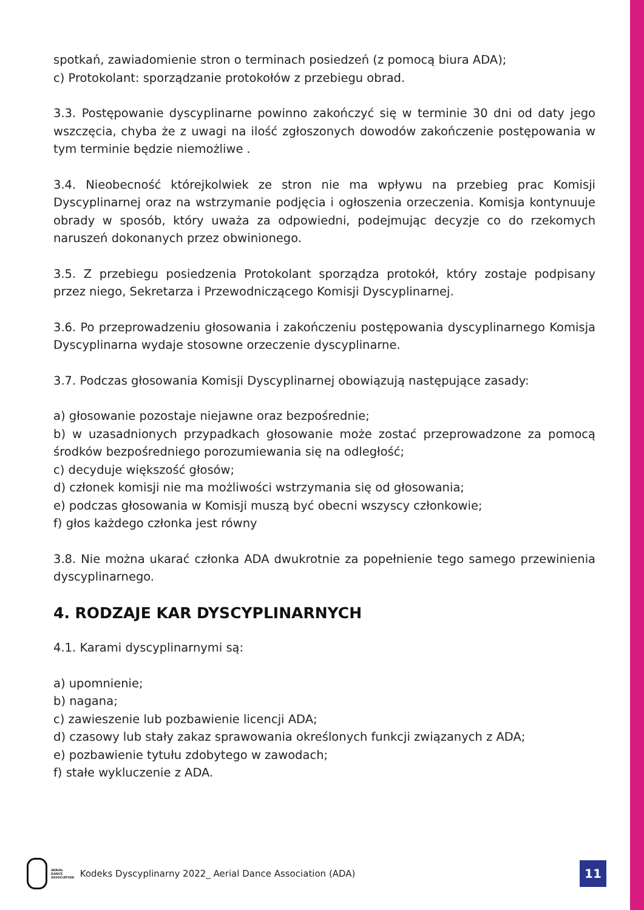spotkań, zawiadomienie stron o terminach posiedzeń (z pomocą biura ADA);
c) Protokolant: sporządzanie protokołów z przebiegu obrad.
3.3. Postępowanie dyscyplinarne powinno zakończyć się w terminie 30 dni od daty jego wszczęcia, chyba że z uwagi na ilość zgłoszonych dowodów zakończenie postępowania w tym terminie będzie niemożliwe .
3.4. Nieobecność którejkolwiek ze stron nie ma wpływu na przebieg prac Komisji Dyscyplinarnej oraz na wstrzymanie podjęcia i ogłoszenia orzeczenia. Komisja kontynuuje obrady w sposób, który uważa za odpowiedni, podejmując decyzje co do rzekomych naruszeń dokonanych przez obwinionego.
3.5. Z przebiegu posiedzenia Protokolant sporządza protokół, który zostaje podpisany przez niego, Sekretarza i Przewodniczącego Komisji Dyscyplinarnej.
3.6. Po przeprowadzeniu głosowania i zakończeniu postępowania dyscyplinarnego Komisja Dyscyplinarna wydaje stosowne orzeczenie dyscyplinarne.
3.7. Podczas głosowania Komisji Dyscyplinarnej obowiązują następujące zasady:
a) głosowanie pozostaje niejawne oraz bezpośrednie;
b) w uzasadnionych przypadkach głosowanie może zostać przeprowadzone za pomocą środków bezpośredniego porozumiewania się na odległość;
c) decyduje większość głosów;
d) członek komisji nie ma możliwości wstrzymania się od głosowania;
e) podczas głosowania w Komisji muszą być obecni wszyscy członkowie;
f) głos każdego członka jest równy
3.8. Nie można ukarać członka ADA dwukrotnie za popełnienie tego samego przewinienia dyscyplinarnego.
4. RODZAJE KAR DYSCYPLINARNYCH
4.1. Karami dyscyplinarnymi są:
a) upomnienie;
b) nagana;
c) zawieszenie lub pozbawienie licencji ADA;
d) czasowy lub stały zakaz sprawowania określonych funkcji związanych z ADA;
e) pozbawienie tytułu zdobytego w zawodach;
f) stałe wykluczenie z ADA.
AERIAL
DANCE
ASSOCIATION
Kodeks Dyscyplinarny 2022_ Aerial Dance Association (ADA)
11